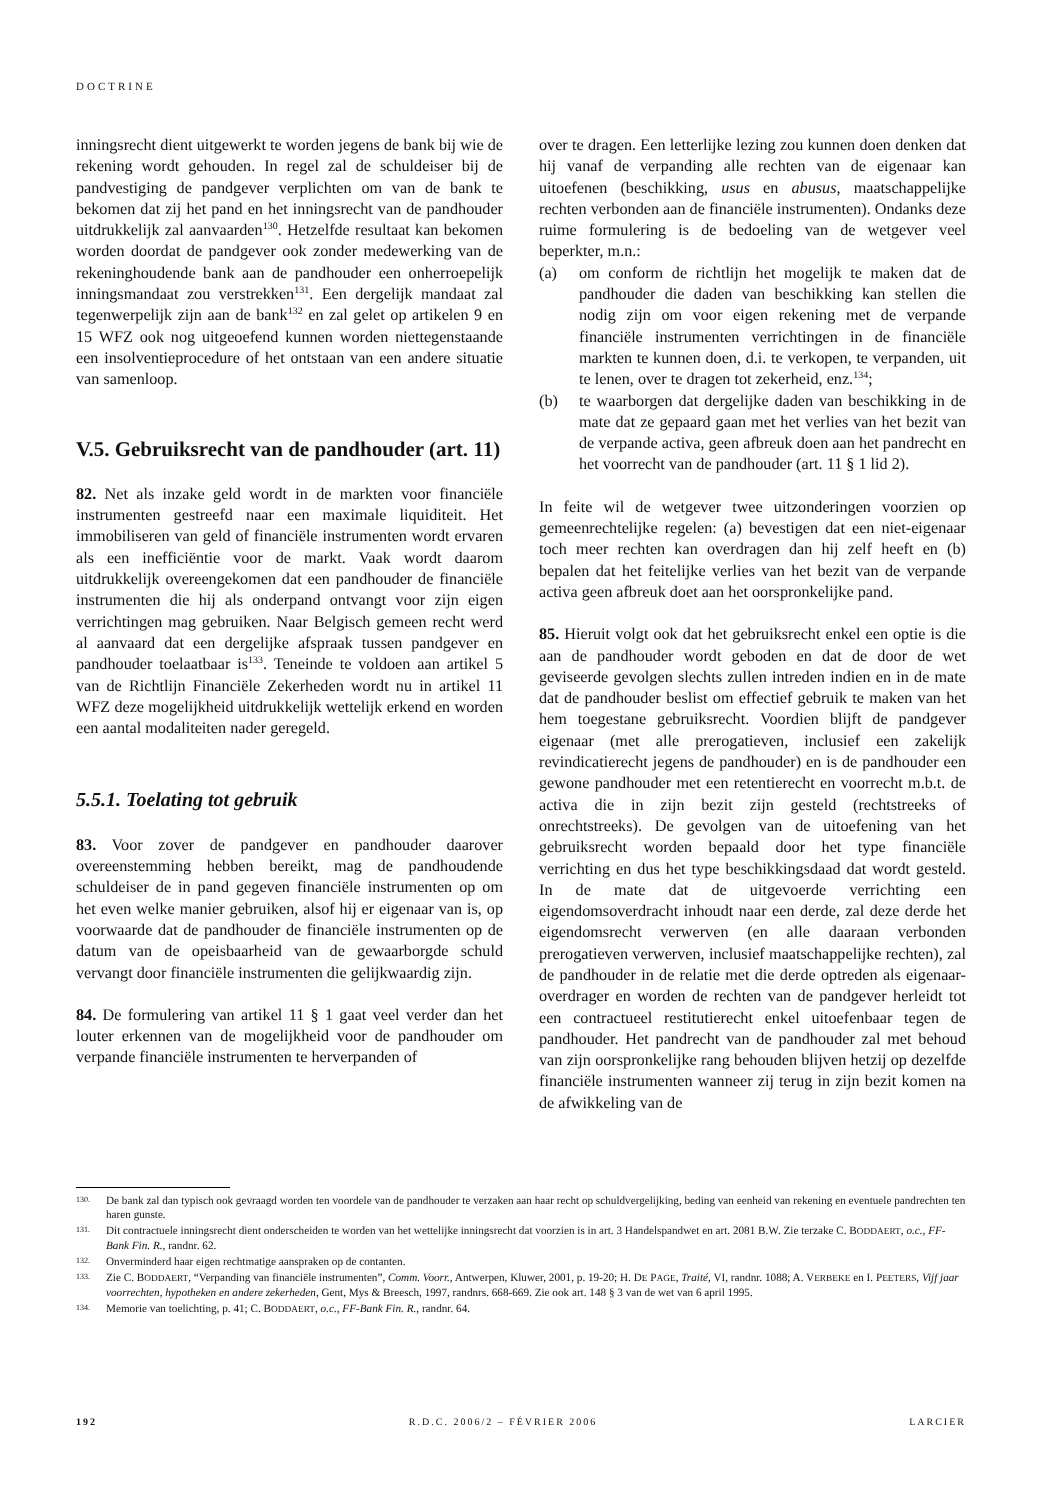DOCTRINE
inningsrecht dient uitgewerkt te worden jegens de bank bij wie de rekening wordt gehouden. In regel zal de schuldeiser bij de pandvestiging de pandgever verplichten om van de bank te bekomen dat zij het pand en het inningsrecht van de pandhouder uitdrukkelijk zal aanvaarden<sup>130</sup>. Hetzelfde resultaat kan bekomen worden doordat de pandgever ook zonder medewerking van de rekeninghoudende bank aan de pandhouder een onherroepelijk inningsmandaat zou verstrekken<sup>131</sup>. Een dergelijk mandaat zal tegenwerpelijk zijn aan de bank<sup>132</sup> en zal gelet op artikelen 9 en 15 WFZ ook nog uitgeoefend kunnen worden niettegenstaande een insolventieprocedure of het ontstaan van een andere situatie van samenloop.
V.5. Gebruiksrecht van de pandhouder (art. 11)
82. Net als inzake geld wordt in de markten voor financiële instrumenten gestreefd naar een maximale liquiditeit. Het immobiliseren van geld of financiële instrumenten wordt ervaren als een inefficiëntie voor de markt. Vaak wordt daarom uitdrukkelijk overeengekomen dat een pandhouder de financiële instrumenten die hij als onderpand ontvangt voor zijn eigen verrichtingen mag gebruiken. Naar Belgisch gemeen recht werd al aanvaard dat een dergelijke afspraak tussen pandgever en pandhouder toelaatbaar is<sup>133</sup>. Teneinde te voldoen aan artikel 5 van de Richtlijn Financiële Zekerheden wordt nu in artikel 11 WFZ deze mogelijkheid uitdrukkelijk wettelijk erkend en worden een aantal modaliteiten nader geregeld.
5.5.1. Toelating tot gebruik
83. Voor zover de pandgever en pandhouder daarover overeenstemming hebben bereikt, mag de pandhoudende schuldeiser de in pand gegeven financiële instrumenten op om het even welke manier gebruiken, alsof hij er eigenaar van is, op voorwaarde dat de pandhouder de financiële instrumenten op de datum van de opeisbaarheid van de gewaarborgde schuld vervangt door financiële instrumenten die gelijkwaardig zijn.
84. De formulering van artikel 11 § 1 gaat veel verder dan het louter erkennen van de mogelijkheid voor de pandhouder om verpande financiële instrumenten te herverpanden of
over te dragen. Een letterlijke lezing zou kunnen doen denken dat hij vanaf de verpanding alle rechten van de eigenaar kan uitoefenen (beschikking, usus en abusus, maatschappelijke rechten verbonden aan de financiële instrumenten). Ondanks deze ruime formulering is de bedoeling van de wetgever veel beperkter, m.n.:
(a) om conform de richtlijn het mogelijk te maken dat de pandhouder die daden van beschikking kan stellen die nodig zijn om voor eigen rekening met de verpande financiële instrumenten verrichtingen in de financiële markten te kunnen doen, d.i. te verkopen, te verpanden, uit te lenen, over te dragen tot zekerheid, enz.<sup>134</sup>;
(b) te waarborgen dat dergelijke daden van beschikking in de mate dat ze gepaard gaan met het verlies van het bezit van de verpande activa, geen afbreuk doen aan het pandrecht en het voorrecht van de pandhouder (art. 11 § 1 lid 2).
In feite wil de wetgever twee uitzonderingen voorzien op gemeenrechtelijke regelen: (a) bevestigen dat een niet-eigenaar toch meer rechten kan overdragen dan hij zelf heeft en (b) bepalen dat het feitelijke verlies van het bezit van de verpande activa geen afbreuk doet aan het oorspronkelijke pand.
85. Hieruit volgt ook dat het gebruiksrecht enkel een optie is die aan de pandhouder wordt geboden en dat de door de wet geviseerde gevolgen slechts zullen intreden indien en in de mate dat de pandhouder beslist om effectief gebruik te maken van het hem toegestane gebruiksrecht. Voordien blijft de pandgever eigenaar (met alle prerogatieven, inclusief een zakelijk revindicatierecht jegens de pandhouder) en is de pandhouder een gewone pandhouder met een retentierecht en voorrecht m.b.t. de activa die in zijn bezit zijn gesteld (rechtstreeks of onrechtstreeks). De gevolgen van de uitoefening van het gebruiksrecht worden bepaald door het type financiële verrichting en dus het type beschikkingsdaad dat wordt gesteld. In de mate dat de uitgevoerde verrichting een eigendomsoverdracht inhoudt naar een derde, zal deze derde het eigendomsrecht verwerven (en alle daaraan verbonden prerogatieven verwerven, inclusief maatschappelijke rechten), zal de pandhouder in de relatie met die derde optreden als eigenaar-overdrager en worden de rechten van de pandgever herleidt tot een contractueel restitutierecht enkel uitoefenbaar tegen de pandhouder. Het pandrecht van de pandhouder zal met behoud van zijn oorspronkelijke rang behouden blijven hetzij op dezelfde financiële instrumenten wanneer zij terug in zijn bezit komen na de afwikkeling van de
130. De bank zal dan typisch ook gevraagd worden ten voordele van de pandhouder te verzaken aan haar recht op schuldvergelijking, beding van eenheid van rekening en eventuele pandrechten ten haren gunste.
131. Dit contractuele inningsrecht dient onderscheiden te worden van het wettelijke inningsrecht dat voorzien is in art. 3 Handelspandwet en art. 2081 B.W. Zie terzake C. BODDAERT, o.c., FF-Bank Fin. R., randnr. 62.
132. Onverminderd haar eigen rechtmatige aanspraken op de contanten.
133. Zie C. BODDAERT, “Verpanding van financiële instrumenten”, Comm. Voorr., Antwerpen, Kluwer, 2001, p. 19-20; H. DE PAGE, Traité, VI, randnr. 1088; A. VERBEKE en I. PEETERS, Vijf jaar voorrechten, hypotheken en andere zekerheden, Gent, Mys & Breesch, 1997, randnrs. 668-669. Zie ook art. 148 § 3 van de wet van 6 april 1995.
134. Memorie van toelichting, p. 41; C. BODDAERT, o.c., FF-Bank Fin. R., randnr. 64.
192 R.D.C. 2006/2 – FÉVRIER 2006 LARCIER